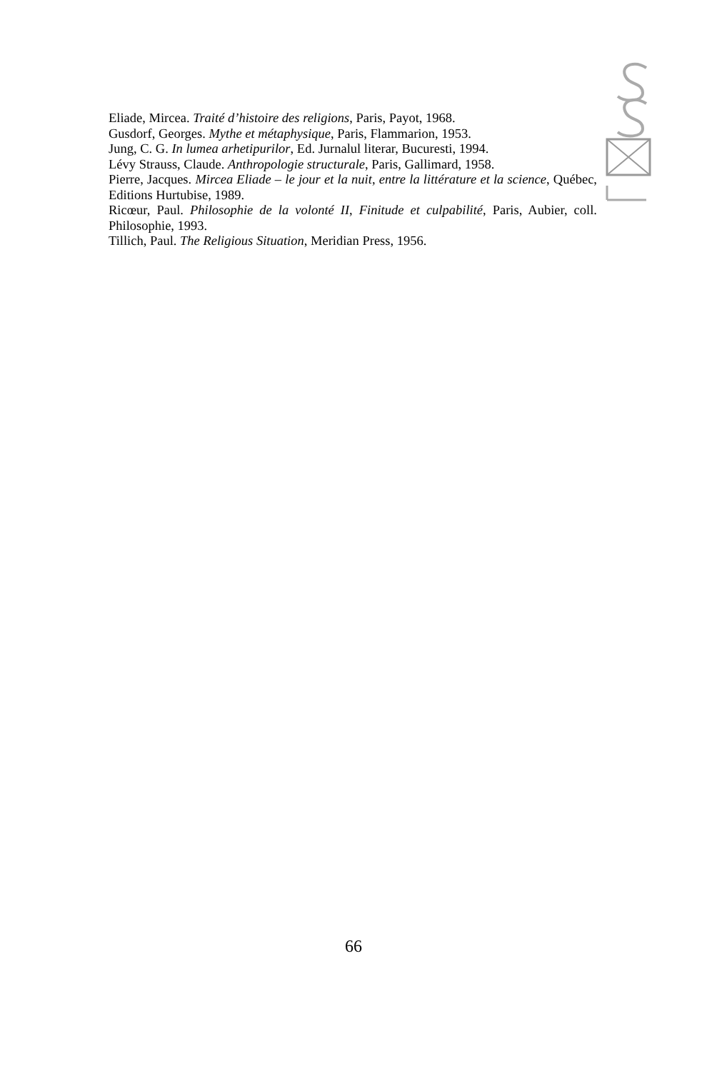Eliade, Mircea. Traité d’histoire des religions, Paris, Payot, 1968.
Gusdorf, Georges. Mythe et métaphysique, Paris, Flammarion, 1953.
Jung, C. G. In lumea arhetipurilor, Ed. Jurnalul literar, Bucuresti, 1994.
Lévy Strauss, Claude. Anthropologie structurale, Paris, Gallimard, 1958.
Pierre, Jacques. Mircea Eliade – le jour et la nuit, entre la littérature et la science, Québec, Editions Hurtubise, 1989.
Ricœur, Paul. Philosophie de la volonté II, Finitude et culpabilité, Paris, Aubier, coll. Philosophie, 1993.
Tillich, Paul. The Religious Situation, Meridian Press, 1956.
66